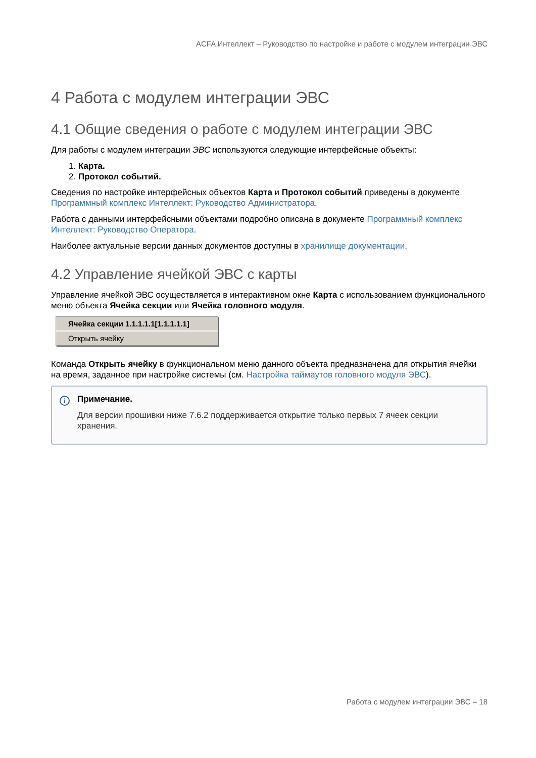ACFA Интеллект – Руководство по настройке и работе с модулем интеграции ЭВС
4 Работа с модулем интеграции ЭВС
4.1 Общие сведения о работе с модулем интеграции ЭВС
Для работы с модулем интеграции ЭВС используются следующие интерфейсные объекты:
1. Карта.
2. Протокол событий.
Сведения по настройке интерфейсных объектов Карта и Протокол событий приведены в документе Программный комплекс Интеллект: Руководство Администратора.
Работа с данными интерфейсными объектами подробно описана в документе Программный комплекс Интеллект: Руководство Оператора.
Наиболее актуальные версии данных документов доступны в хранилище документации.
4.2 Управление ячейкой ЭВС с карты
Управление ячейкой ЭВС осуществляется в интерактивном окне Карта с использованием функционального меню объекта Ячейка секции или Ячейка головного модуля.
Ячейка секции 1.1.1.1.1[1.1.1.1.1]
Открыть ячейку
Команда Открыть ячейку в функциональном меню данного объекта предназначена для открытия ячейки на время, заданное при настройке системы (см. Настройка таймаутов головного модуля ЭВС).
i
Примечание.
Для версии прошивки ниже 7.6.2 поддерживается открытие только первых 7 ячеек секции хранения.
Работа с модулем интеграции ЭВС – 18